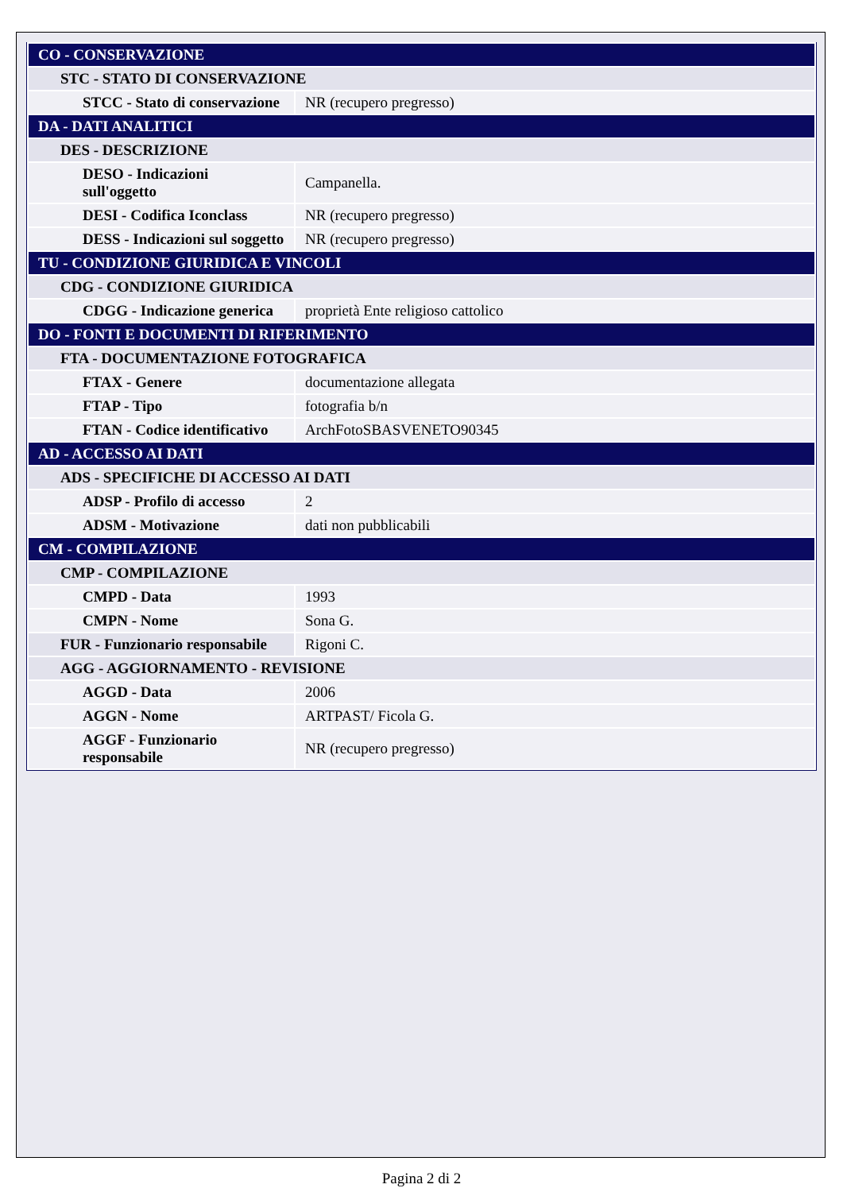| CO - CONSERVAZIONE | |
| STC - STATO DI CONSERVAZIONE | |
| STCC - Stato di conservazione | NR (recupero pregresso) |
| DA - DATI ANALITICI | |
| DES - DESCRIZIONE | |
| DESO - Indicazioni sull'oggetto | Campanella. |
| DESI - Codifica Iconclass | NR (recupero pregresso) |
| DESS - Indicazioni sul soggetto | NR (recupero pregresso) |
| TU - CONDIZIONE GIURIDICA E VINCOLI | |
| CDG - CONDIZIONE GIURIDICA | |
| CDGG - Indicazione generica | proprietà Ente religioso cattolico |
| DO - FONTI E DOCUMENTI DI RIFERIMENTO | |
| FTA - DOCUMENTAZIONE FOTOGRAFICA | |
| FTAX - Genere | documentazione allegata |
| FTAP - Tipo | fotografia b/n |
| FTAN - Codice identificativo | ArchFotoSBASVENETO90345 |
| AD - ACCESSO AI DATI | |
| ADS - SPECIFICHE DI ACCESSO AI DATI | |
| ADSP - Profilo di accesso | 2 |
| ADSM - Motivazione | dati non pubblicabili |
| CM - COMPILAZIONE | |
| CMP - COMPILAZIONE | |
| CMPD - Data | 1993 |
| CMPN - Nome | Sona G. |
| FUR - Funzionario responsabile | Rigoni C. |
| AGG - AGGIORNAMENTO - REVISIONE | |
| AGGD - Data | 2006 |
| AGGN - Nome | ARTPAST/ Ficola G. |
| AGGF - Funzionario responsabile | NR (recupero pregresso) |
Pagina 2 di 2